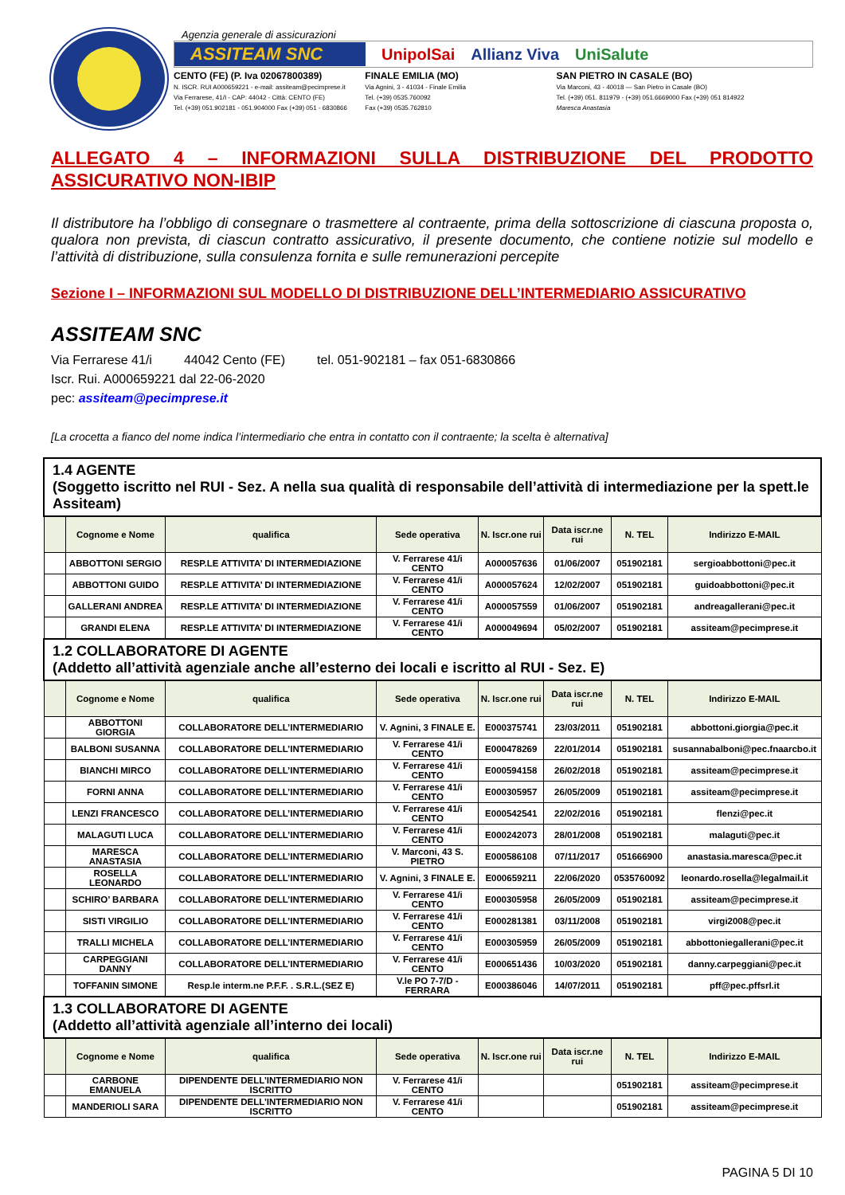Agenzia generale di assicurazioni
ASSITEAM SNC UnipolSai Allianz Viva UniSalute
CENTO (FE) (P. Iva 02067800389)
N. ISCR. RUI A000659221 - e-mail: assiteam@pecimprese.it
Via Ferrarese, 41/I - CAP: 44042 - Città: CENTO (FE)
Tel. (+39) 051.902181 - 051.904000 Fax (+39) 051 - 6830866
FINALE EMILIA (MO)
Via Agnini, 3 - 41034 - Finale Emilia
Tel. (+39) 0535.760092
Fax (+39) 0535.762810
SAN PIETRO IN CASALE (BO)
Via Marconi, 43 - 40018 — San Pietro in Casale (BO)
Tel. (+39) 051. 811979 - (+39) 051.6669000 Fax (+39) 051 814922
Maresca Anastasia
ALLEGATO 4 – INFORMAZIONI SULLA DISTRIBUZIONE DEL PRODOTTO ASSICURATIVO NON-IBIP
Il distributore ha l’obbligo di consegnare o trasmettere al contraente, prima della sottoscrizione di ciascuna proposta o, qualora non prevista, di ciascun contratto assicurativo, il presente documento, che contiene notizie sul modello e l’attività di distribuzione, sulla consulenza fornita e sulle remunerazioni percepite
Sezione I – INFORMAZIONI SUL MODELLO DI DISTRIBUZIONE DELL’INTERMEDIARIO ASSICURATIVO
ASSITEAM SNC
Via Ferrarese 41/i 44042 Cento (FE) tel. 051-902181 – fax 051-6830866
Iscr. Rui. A000659221 dal 22-06-2020
pec: assiteam@pecimprese.it
[La crocetta a fianco del nome indica l’intermediario che entra in contatto con il contraente; la scelta è alternativa]
| 1.4 AGENTE (Soggetto iscritto nel RUI - Sez. A nella sua qualità di responsabile dell’attività di intermediazione per la spett.le Assiteam) | | | | | | | |
| | Cognome e Nome | qualifica | Sede operativa | N. Iscr.one rui | Data iscr.ne rui | N. TEL | Indirizzo E-MAIL |
| | ABBOTTONI SERGIO | RESP.LE ATTIVITA’ DI INTERMEDIAZIONE | V. Ferrarese 41/i CENTO | A000057636 | 01/06/2007 | 051902181 | sergioabbottoni@pec.it |
| | ABBOTTONI GUIDO | RESP.LE ATTIVITA’ DI INTERMEDIAZIONE | V. Ferrarese 41/i CENTO | A000057624 | 12/02/2007 | 051902181 | guidoabbottoni@pec.it |
| | GALLERANI ANDREA | RESP.LE ATTIVITA’ DI INTERMEDIAZIONE | V. Ferrarese 41/i CENTO | A000057559 | 01/06/2007 | 051902181 | andreagallerani@pec.it |
| | GRANDI ELENA | RESP.LE ATTIVITA’ DI INTERMEDIAZIONE | V. Ferrarese 41/i CENTO | A000049694 | 05/02/2007 | 051902181 | assiteam@pecimprese.it |
| 1.2 COLLABORATORE DI AGENTE (Addetto all’attività agenziale anche all’esterno dei locali e iscritto al RUI - Sez. E) | | | | | | | |
| | Cognome e Nome | qualifica | Sede operativa | N. Iscr.one rui | Data iscr.ne rui | N. TEL | Indirizzo E-MAIL |
| | ABBOTTONI GIORGIA | COLLABORATORE DELL’INTERMEDIARIO | V. Agnini, 3 FINALE E. | E000375741 | 23/03/2011 | 051902181 | abbottoni.giorgia@pec.it |
| | BALBONI SUSANNA | COLLABORATORE DELL’INTERMEDIARIO | V. Ferrarese 41/i CENTO | E000478269 | 22/01/2014 | 051902181 | susannabalboni@pec.fnaarcbo.it |
| | BIANCHI MIRCO | COLLABORATORE DELL’INTERMEDIARIO | V. Ferrarese 41/i CENTO | E000594158 | 26/02/2018 | 051902181 | assiteam@pecimprese.it |
| | FORNI ANNA | COLLABORATORE DELL’INTERMEDIARIO | V. Ferrarese 41/i CENTO | E000305957 | 26/05/2009 | 051902181 | assiteam@pecimprese.it |
| | LENZI FRANCESCO | COLLABORATORE DELL’INTERMEDIARIO | V. Ferrarese 41/i CENTO | E000542541 | 22/02/2016 | 051902181 | flenzi@pec.it |
| | MALAGUTI LUCA | COLLABORATORE DELL’INTERMEDIARIO | V. Ferrarese 41/i CENTO | E000242073 | 28/01/2008 | 051902181 | malaguti@pec.it |
| | MARESCA ANASTASIA | COLLABORATORE DELL’INTERMEDIARIO | V. Marconi, 43 S. PIETRO | E000586108 | 07/11/2017 | 051666900 | anastasia.maresca@pec.it |
| | ROSELLA LEONARDO | COLLABORATORE DELL’INTERMEDIARIO | V. Agnini, 3 FINALE E. | E000659211 | 22/06/2020 | 0535760092 | leonardo.rosella@legalmail.it |
| | SCHIRO’ BARBARA | COLLABORATORE DELL’INTERMEDIARIO | V. Ferrarese 41/i CENTO | E000305958 | 26/05/2009 | 051902181 | assiteam@pecimprese.it |
| | SISTI VIRGILIO | COLLABORATORE DELL’INTERMEDIARIO | V. Ferrarese 41/i CENTO | E000281381 | 03/11/2008 | 051902181 | virgi2008@pec.it |
| | TRALLI MICHELA | COLLABORATORE DELL’INTERMEDIARIO | V. Ferrarese 41/i CENTO | E000305959 | 26/05/2009 | 051902181 | abbottoniegallerani@pec.it |
| | CARPEGGIANI DANNY | COLLABORATORE DELL’INTERMEDIARIO | V. Ferrarese 41/i CENTO | E000651436 | 10/03/2020 | 051902181 | danny.carpeggiani@pec.it |
| | TOFFANIN SIMONE | Resp.le interm.ne P.F.F. . S.R.L.(SEZ E) | V.le PO 7-7/D - FERRARA | E000386046 | 14/07/2011 | 051902181 | pff@pec.pffsrl.it |
| 1.3 COLLABORATORE DI AGENTE (Addetto all’attività agenziale all’interno dei locali) | | | | | | | |
| | Cognome e Nome | qualifica | Sede operativa | N. Iscr.one rui | Data iscr.ne rui | N. TEL | Indirizzo E-MAIL |
| | CARBONE EMANUELA | DIPENDENTE DELL’INTERMEDIARIO NON ISCRITTO | V. Ferrarese 41/i CENTO | | | 051902181 | assiteam@pecimprese.it |
| | MANDERIOLI SARA | DIPENDENTE DELL’INTERMEDIARIO NON ISCRITTO | V. Ferrarese 41/i CENTO | | | 051902181 | assiteam@pecimprese.it |
PAGINA 5 DI 10